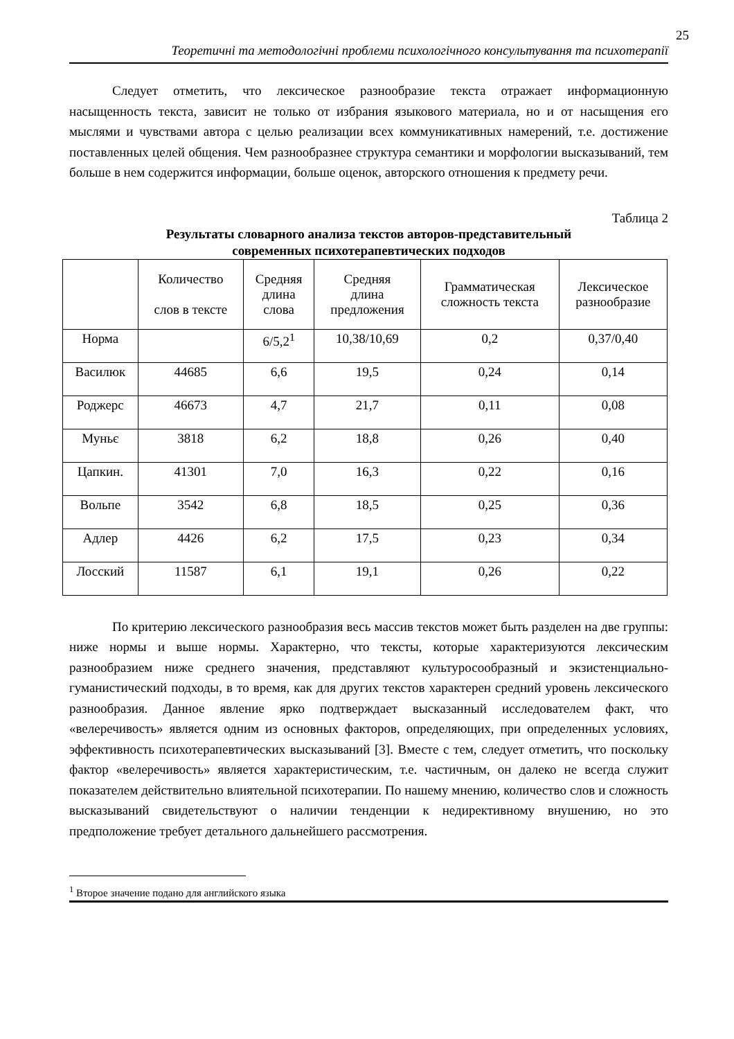25
Теоретичні та методологічні проблеми психологічного консультування та психотерапії
Следует отметить, что лексическое разнообразие текста отражает информационную насыщенность текста, зависит не только от избрания языкового материала, но и от насыщения его мыслями и чувствами автора с целью реализации всех коммуникативных намерений, т.е. достижение поставленных целей общения. Чем разнообразнее структура семантики и морфологии высказываний, тем больше в нем содержится информации, больше оценок, авторского отношения к предмету речи.
Таблица 2
Результаты словарного анализа текстов авторов-представительный
современных психотерапевтических подходов
| | Количество слов в тексте | Средняя длина слова | Средняя длина предложения | Грамматическая сложность текста | Лексическое разнообразие |
| --- | --- | --- | --- | --- | --- |
| Норма | | 6/5,2<sup>1</sup> | 10,38/10,69 | 0,2 | 0,37/0,40 |
| Василюк | 44685 | 6,6 | 19,5 | 0,24 | 0,14 |
| Роджерс | 46673 | 4,7 | 21,7 | 0,11 | 0,08 |
| Муньє | 3818 | 6,2 | 18,8 | 0,26 | 0,40 |
| Цапкин. | 41301 | 7,0 | 16,3 | 0,22 | 0,16 |
| Вольпе | 3542 | 6,8 | 18,5 | 0,25 | 0,36 |
| Адлер | 4426 | 6,2 | 17,5 | 0,23 | 0,34 |
| Лосский | 11587 | 6,1 | 19,1 | 0,26 | 0,22 |
По критерию лексического разнообразия весь массив текстов может быть разделен на две группы: ниже нормы и выше нормы. Характерно, что тексты, которые характеризуются лексическим разнообразием ниже среднего значения, представляют культуросообразный и экзистенциально-гуманистический подходы, в то время, как для других текстов характерен средний уровень лексического разнообразия. Данное явление ярко подтверждает высказанный исследователем факт, что «велеречивость» является одним из основных факторов, определяющих, при определенных условиях, эффективность психотерапевтических высказываний [3]. Вместе с тем, следует отметить, что поскольку фактор «велеречивость» является характеристическим, т.е. частичным, он далеко не всегда служит показателем действительно влиятельной психотерапии. По нашему мнению, количество слов и сложность высказываний свидетельствуют о наличии тенденции к недирективному внушению, но это предположение требует детального дальнейшего рассмотрения.
<sup>1</sup> Второе значение подано для английского языка